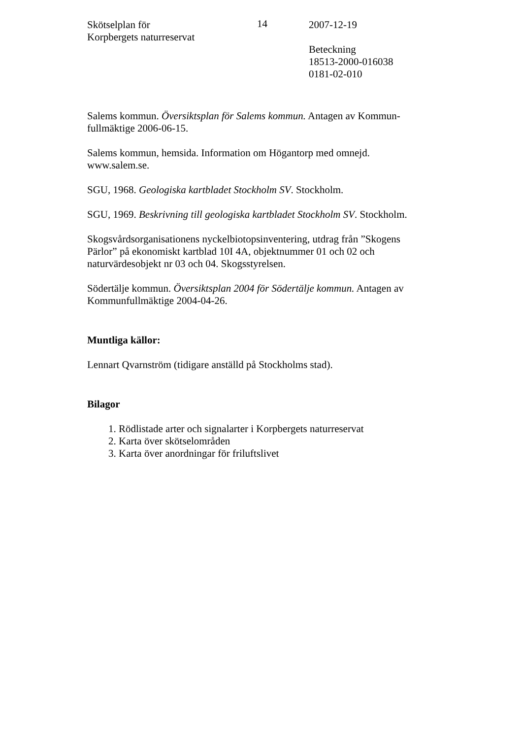Skötselplan för
Korpbergets naturreservat
14 2007-12-19
Beteckning
18513-2000-016038
0181-02-010
Salems kommun. Översiktsplan för Salems kommun. Antagen av Kommun-fullmäktige 2006-06-15.
Salems kommun, hemsida. Information om Högantorp med omnejd. www.salem.se.
SGU, 1968. Geologiska kartbladet Stockholm SV. Stockholm.
SGU, 1969. Beskrivning till geologiska kartbladet Stockholm SV. Stockholm.
Skogsvårdsorganisationens nyckelbiotopsinventering, utdrag från ”Skogens Pärlor” på ekonomiskt kartblad 10I 4A, objektnummer 01 och 02 och naturvärdesobjekt nr 03 och 04. Skogsstyrelsen.
Södertälje kommun. Översiktsplan 2004 för Södertälje kommun. Antagen av Kommunfullmäktige 2004-04-26.
Muntliga källor:
Lennart Qvarnström (tidigare anställd på Stockholms stad).
Bilagor
1. Rödlistade arter och signalarter i Korpbergets naturreservat
2. Karta över skötselområden
3. Karta över anordningar för friluftslivet